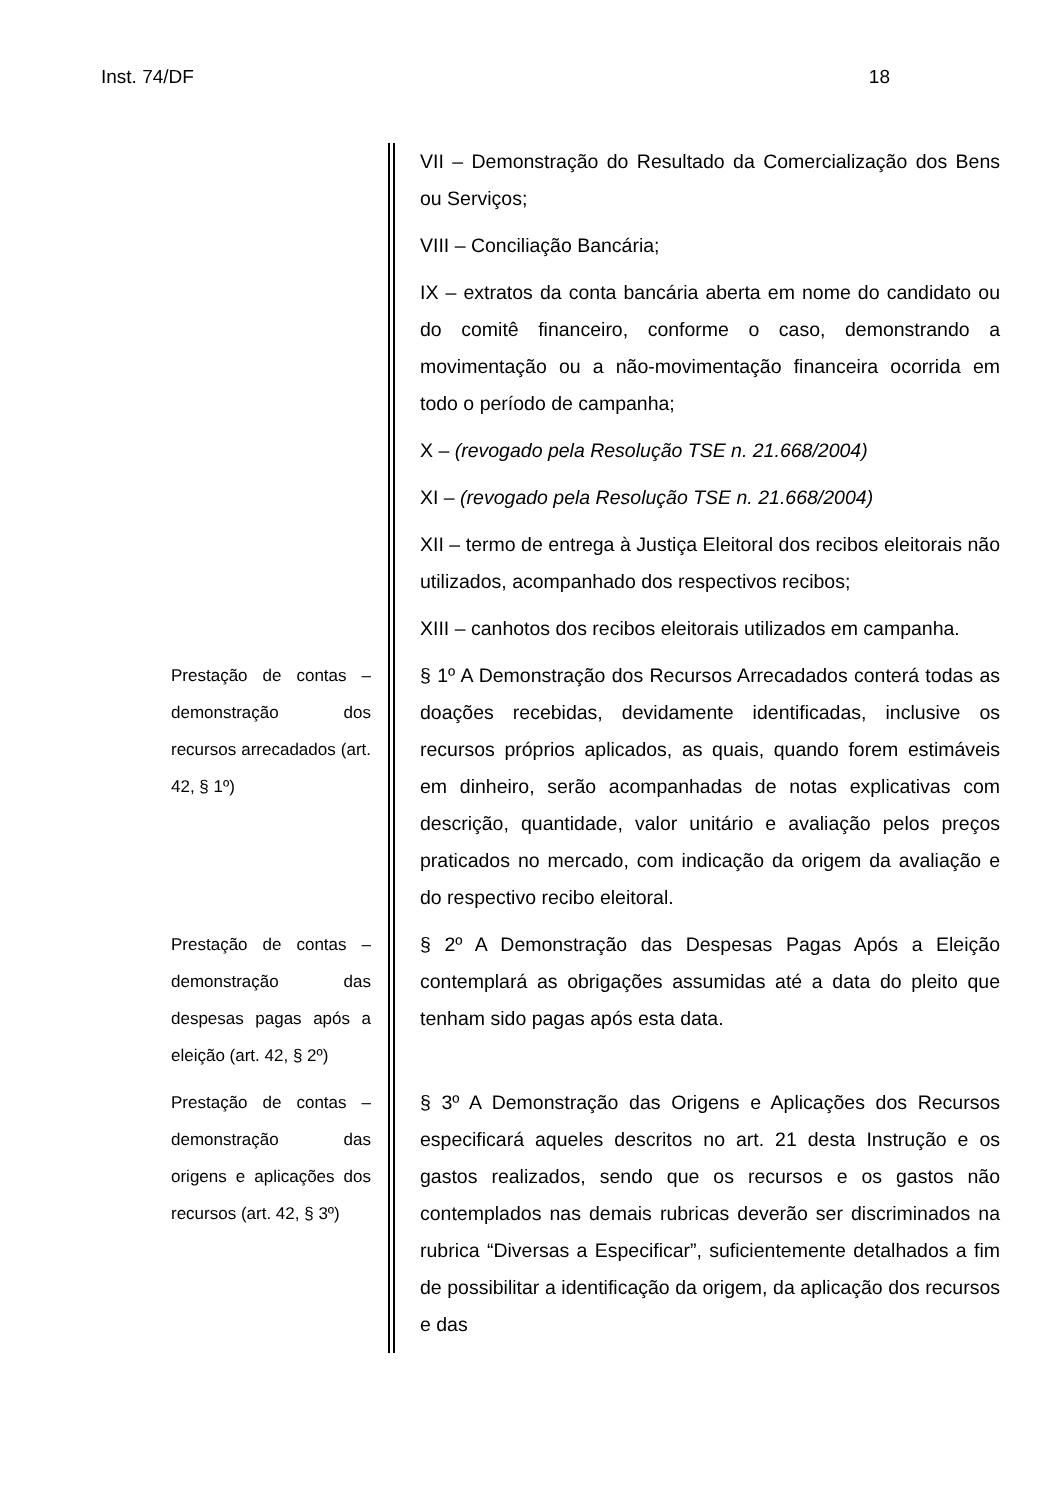Inst. 74/DF 18
VII – Demonstração do Resultado da Comercialização dos Bens ou Serviços;
VIII – Conciliação Bancária;
IX – extratos da conta bancária aberta em nome do candidato ou do comitê financeiro, conforme o caso, demonstrando a movimentação ou a não-movimentação financeira ocorrida em todo o período de campanha;
X – (revogado pela Resolução TSE n. 21.668/2004)
XI – (revogado pela Resolução TSE n. 21.668/2004)
XII – termo de entrega à Justiça Eleitoral dos recibos eleitorais não utilizados, acompanhado dos respectivos recibos;
XIII – canhotos dos recibos eleitorais utilizados em campanha.
Prestação de contas – demonstração dos recursos arrecadados (art. 42, § 1º)
§ 1º A Demonstração dos Recursos Arrecadados conterá todas as doações recebidas, devidamente identificadas, inclusive os recursos próprios aplicados, as quais, quando forem estimáveis em dinheiro, serão acompanhadas de notas explicativas com descrição, quantidade, valor unitário e avaliação pelos preços praticados no mercado, com indicação da origem da avaliação e do respectivo recibo eleitoral.
Prestação de contas – demonstração das despesas pagas após a eleição (art. 42, § 2º)
§ 2º A Demonstração das Despesas Pagas Após a Eleição contemplará as obrigações assumidas até a data do pleito que tenham sido pagas após esta data.
Prestação de contas – demonstração das origens e aplicações dos recursos (art. 42, § 3º)
§ 3º A Demonstração das Origens e Aplicações dos Recursos especificará aqueles descritos no art. 21 desta Instrução e os gastos realizados, sendo que os recursos e os gastos não contemplados nas demais rubricas deverão ser discriminados na rubrica “Diversas a Especificar”, suficientemente detalhados a fim de possibilitar a identificação da origem, da aplicação dos recursos e das